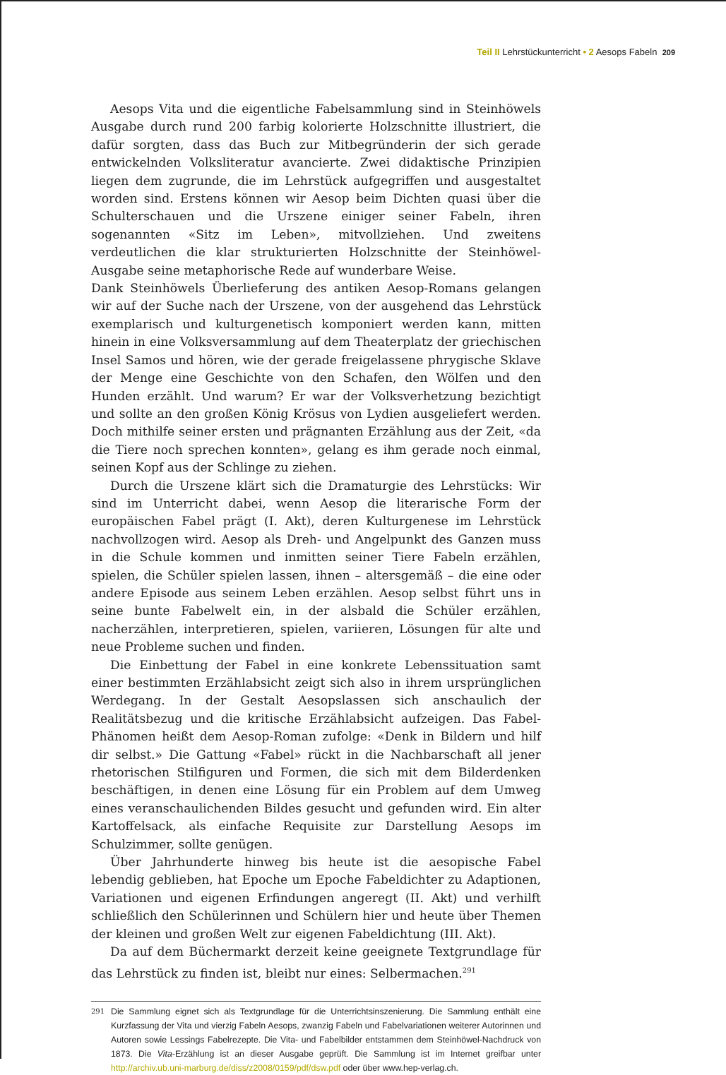Teil II Lehrstückunterricht • 2 Aesops Fabeln 209
Aesops Vita und die eigentliche Fabelsammlung sind in Steinhöwels Ausgabe durch rund 200 farbig kolorierte Holzschnitte illustriert, die dafür sorgten, dass das Buch zur Mitbegründerin der sich gerade entwickelnden Volksliteratur avancierte. Zwei didaktische Prinzipien liegen dem zugrunde, die im Lehrstück aufgegriffen und ausgestaltet worden sind. Erstens können wir Aesop beim Dichten quasi über die Schulterschauen und die Urszene einiger seiner Fabeln, ihren sogenannten «Sitz im Leben», mitvollziehen. Und zweitens verdeutlichen die klar strukturierten Holzschnitte der Steinhöwel-Ausgabe seine metaphorische Rede auf wunderbare Weise.
Dank Steinhöwels Überlieferung des antiken Aesop-Romans gelangen wir auf der Suche nach der Urszene, von der ausgehend das Lehrstück exemplarisch und kulturgenetisch komponiert werden kann, mitten hinein in eine Volksversammlung auf dem Theaterplatz der griechischen Insel Samos und hören, wie der gerade freigelassene phrygische Sklave der Menge eine Geschichte von den Schafen, den Wölfen und den Hunden erzählt. Und warum? Er war der Volksverhetzung bezichtigt und sollte an den großen König Krösus von Lydien ausgeliefert werden. Doch mithilfe seiner ersten und prägnanten Erzählung aus der Zeit, «da die Tiere noch sprechen konnten», gelang es ihm gerade noch einmal, seinen Kopf aus der Schlinge zu ziehen.
Durch die Urszene klärt sich die Dramaturgie des Lehrstücks: Wir sind im Unterricht dabei, wenn Aesop die literarische Form der europäischen Fabel prägt (I. Akt), deren Kulturgenese im Lehrstück nachvollzogen wird. Aesop als Dreh- und Angelpunkt des Ganzen muss in die Schule kommen und inmitten seiner Tiere Fabeln erzählen, spielen, die Schüler spielen lassen, ihnen – altersgemäß – die eine oder andere Episode aus seinem Leben erzählen. Aesop selbst führt uns in seine bunte Fabelwelt ein, in der alsbald die Schüler erzählen, nacherzählen, interpretieren, spielen, variieren, Lösungen für alte und neue Probleme suchen und finden.
Die Einbettung der Fabel in eine konkrete Lebenssituation samt einer bestimmten Erzählabsicht zeigt sich also in ihrem ursprünglichen Werdegang. In der Gestalt Aesopslassen sich anschaulich der Realitätsbezug und die kritische Erzählabsicht aufzeigen. Das Fabel-Phänomen heißt dem Aesop-Roman zufolge: «Denk in Bildern und hilf dir selbst.» Die Gattung «Fabel» rückt in die Nachbarschaft all jener rhetorischen Stilfiguren und Formen, die sich mit dem Bilderdenken beschäftigen, in denen eine Lösung für ein Problem auf dem Umweg eines veranschaulichenden Bildes gesucht und gefunden wird. Ein alter Kartoffelsack, als einfache Requisite zur Darstellung Aesops im Schulzimmer, sollte genügen.
Über Jahrhunderte hinweg bis heute ist die aesopische Fabel lebendig geblieben, hat Epoche um Epoche Fabeldichter zu Adaptionen, Variationen und eigenen Erfindungen angeregt (II. Akt) und verhilft schließlich den Schülerinnen und Schülern hier und heute über Themen der kleinen und großen Welt zur eigenen Fabeldichtung (III. Akt).
Da auf dem Büchermarkt derzeit keine geeignete Textgrundlage für das Lehrstück zu finden ist, bleibt nur eines: Selbermachen.<sup>291</sup>
291 Die Sammlung eignet sich als Textgrundlage für die Unterrichtsinszenierung. Die Sammlung enthält eine Kurzfassung der Vita und vierzig Fabeln Aesops, zwanzig Fabeln und Fabelvariationen weiterer Autorinnen und Autoren sowie Lessings Fabelrezepte. Die Vita- und Fabelbilder entstammen dem Steinhöwel-Nachdruck von 1873. Die Vita-Erzählung ist an dieser Ausgabe geprüft. Die Sammlung ist im Internet greifbar unter http://archiv.ub.uni-marburg.de/diss/z2008/0159/pdf/dsw.pdf oder über www.hep-verlag.ch.